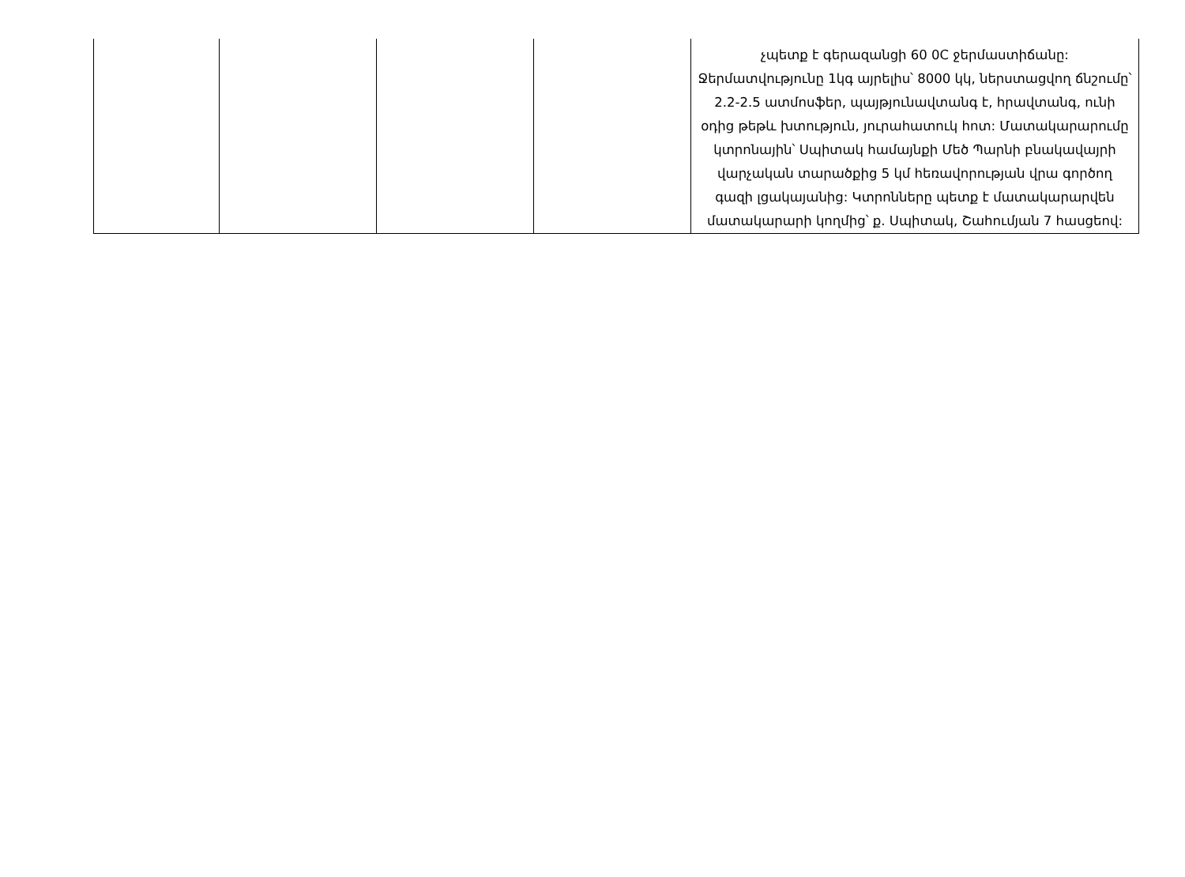| | | | | չպետք է գերազանցի 60 0C ջերմաստիճանը: Ջերմատվությունը 1կգ այրելիս՝ 8000 կկ, ներստացվող ճնշումը՝ 2.2-2.5 ատմոսֆեր, պայթյունավտանգ է, հրավտանգ, ունի օդից թեթև խտություն, յուրահատուկ հոտ: Մատակարարումը կտրոնային՝ Սպիտակ համայնքի Մեծ Պարնի բնակավայրի վարչական տարածքից 5 կմ հեռավորության վրա գործող գազի լցակայանից: Կտրոնները պետք է մատակարարվեն մատակարարի կողմից՝ ք. Սպիտակ, Շահումյան 7 հասցեով: |